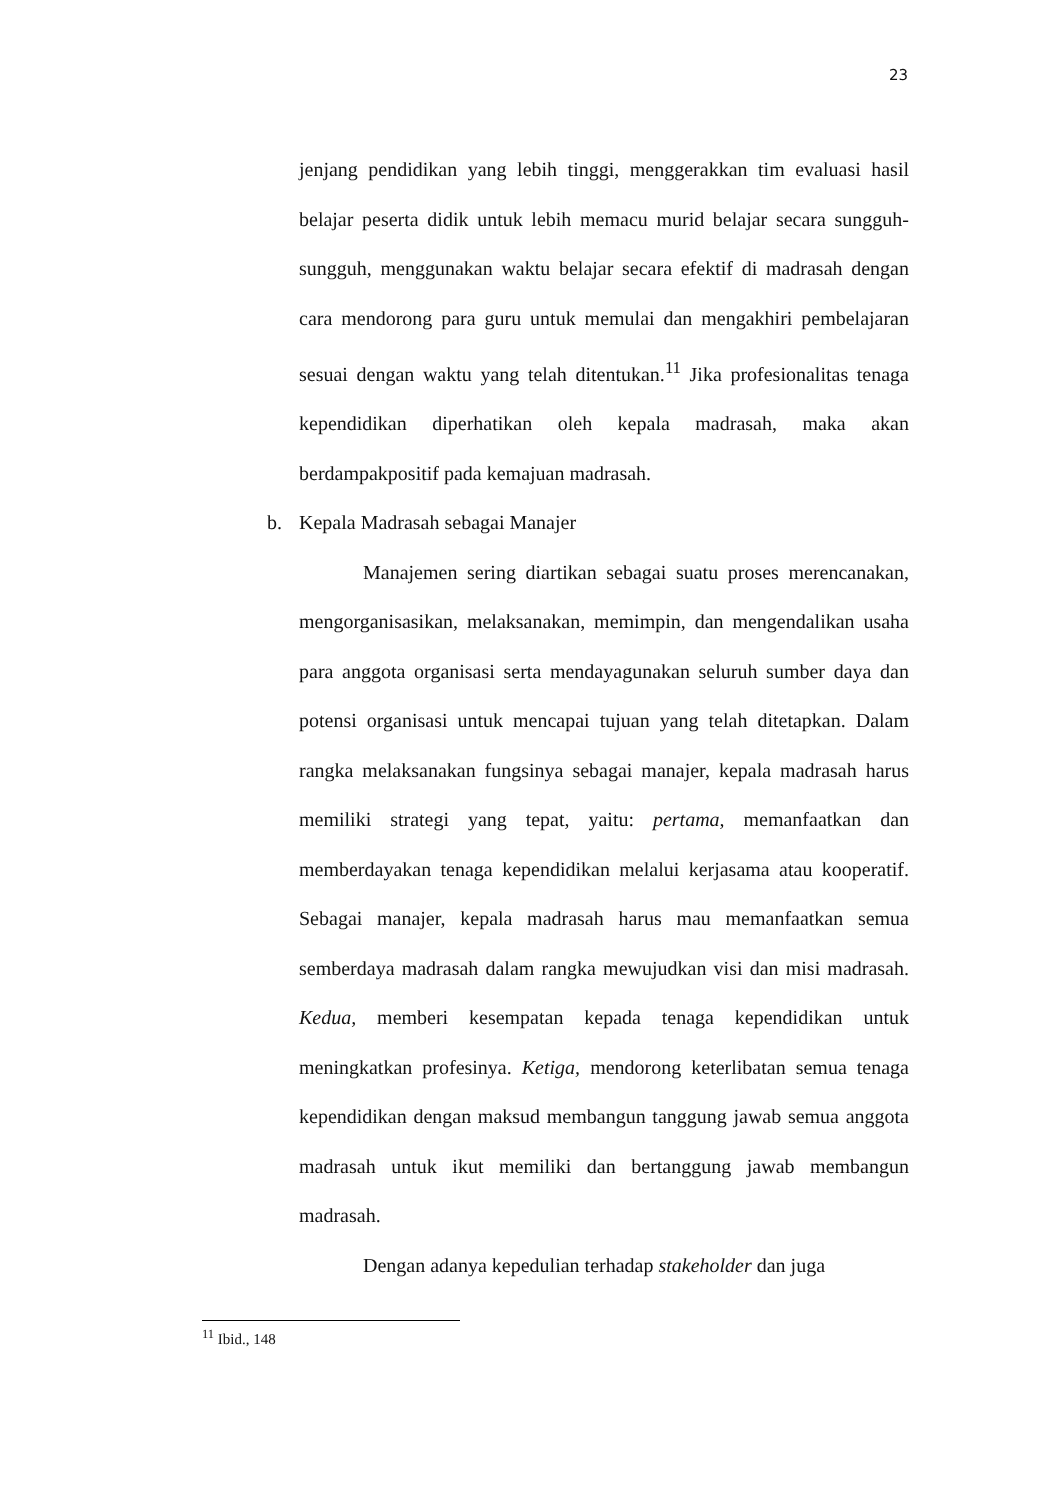23
jenjang pendidikan yang lebih tinggi, menggerakkan tim evaluasi hasil belajar peserta didik untuk lebih memacu murid belajar secara sungguh- sungguh, menggunakan waktu belajar secara efektif di madrasah dengan cara mendorong para guru untuk memulai dan mengakhiri pembelajaran sesuai dengan waktu yang telah ditentukan.<sup>11</sup> Jika profesionalitas tenaga kependidikan diperhatikan oleh kepala madrasah, maka akan berdampakpositif pada kemajuan madrasah.
b. Kepala Madrasah sebagai Manajer
Manajemen sering diartikan sebagai suatu proses merencanakan, mengorganisasikan, melaksanakan, memimpin, dan mengendalikan usaha para anggota organisasi serta mendayagunakan seluruh sumber daya dan potensi organisasi untuk mencapai tujuan yang telah ditetapkan. Dalam rangka melaksanakan fungsinya sebagai manajer, kepala madrasah harus memiliki strategi yang tepat, yaitu: pertama, memanfaatkan dan memberdayakan tenaga kependidikan melalui kerjasama atau kooperatif. Sebagai manajer, kepala madrasah harus mau memanfaatkan semua semberdaya madrasah dalam rangka mewujudkan visi dan misi madrasah. Kedua, memberi kesempatan kepada tenaga kependidikan untuk meningkatkan profesinya. Ketiga, mendorong keterlibatan semua tenaga kependidikan dengan maksud membangun tanggung jawab semua anggota madrasah untuk ikut memiliki dan bertanggung jawab membangun madrasah.
Dengan adanya kepedulian terhadap stakeholder dan juga
<sup>11</sup> Ibid., 148